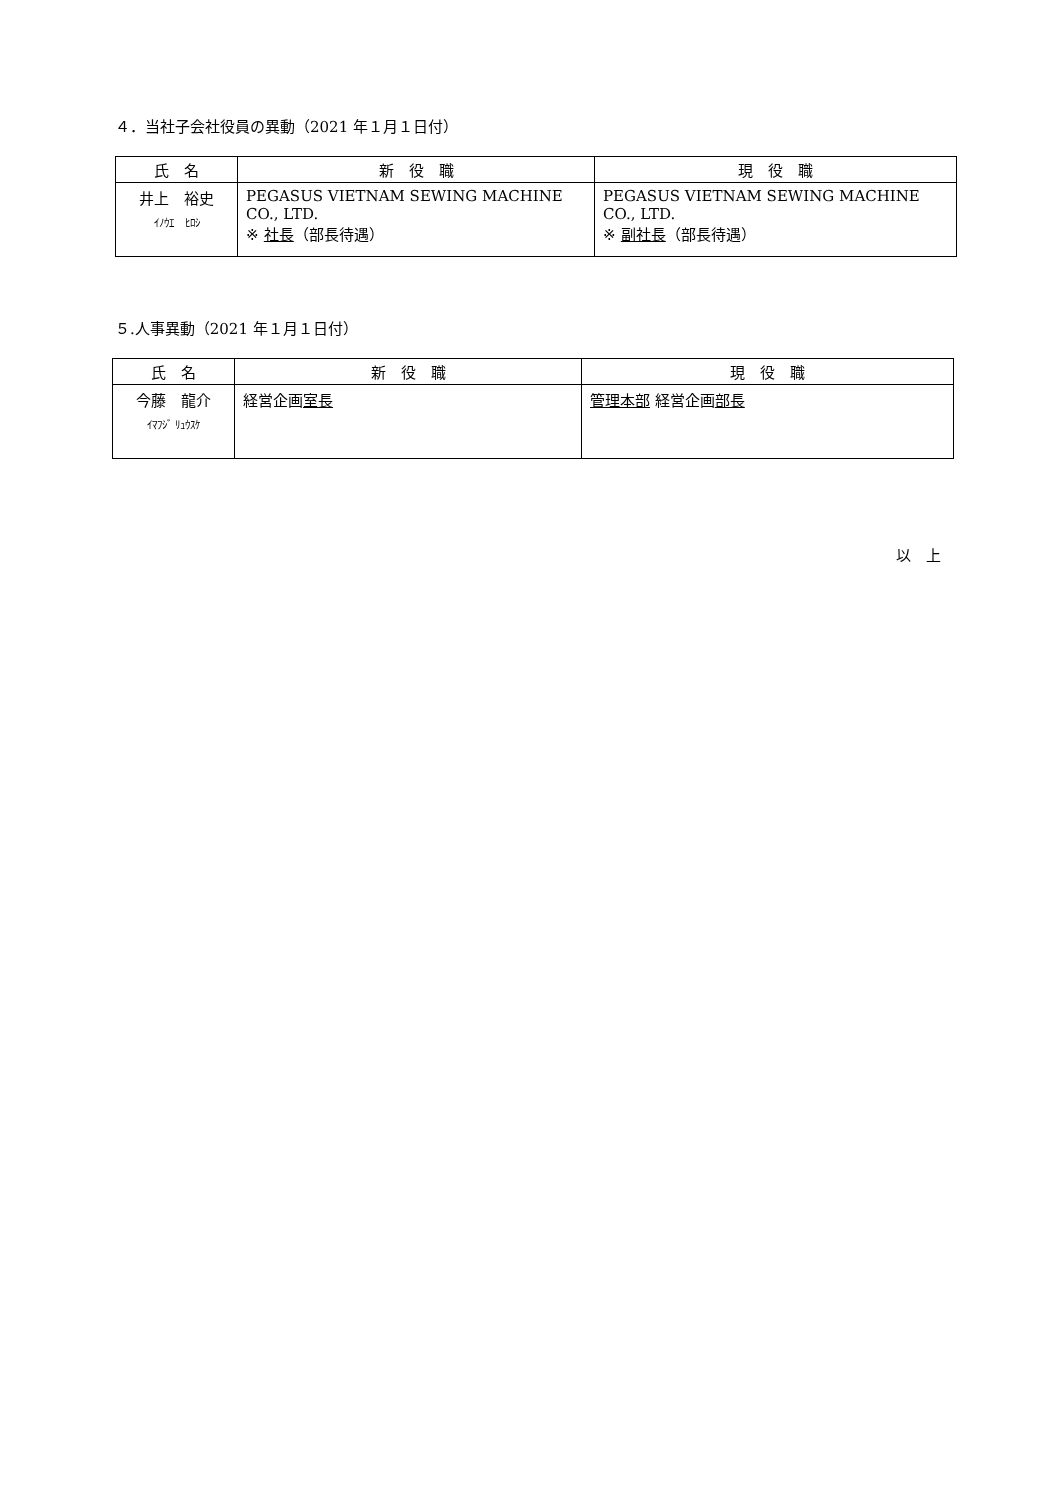４．当社子会社役員の異動（2021 年１月１日付）
| 氏 名 | 新 役 職 | 現 役 職 |
| --- | --- | --- |
| 井上 裕史 ｲﾉｳｴ ﾋﾛｼ | PEGASUS VIETNAM SEWING MACHINE CO., LTD. ※ 社長 （部長待遇） | PEGASUS VIETNAM SEWING MACHINE CO., LTD. ※ 副社長 （部長待遇） |
５.人事異動（2021 年１月１日付）
| 氏 名 | 新 役 職 | 現 役 職 |
| --- | --- | --- |
| 今藤 龍介 ｲﾏﾌｼﾞ ﾘｭｳｽｹ | 経営企画 室長 | 管理本部 経営企画 部長 |
以　上